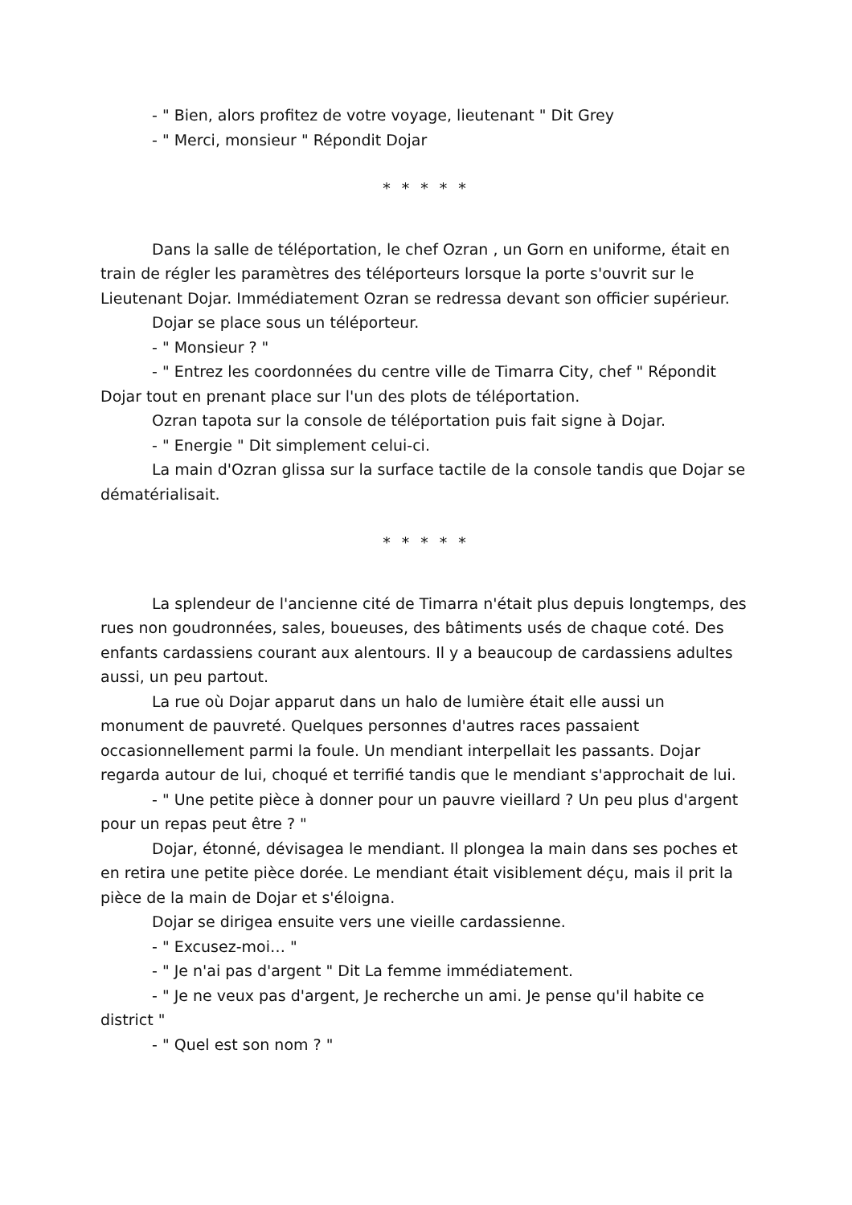- " Bien, alors profitez de votre voyage, lieutenant " Dit Grey
- " Merci, monsieur " Répondit Dojar
* * * * *
Dans la salle de téléportation, le chef Ozran , un Gorn en uniforme, était en train de régler les paramètres des téléporteurs lorsque la porte s'ouvrit sur le Lieutenant Dojar. Immédiatement Ozran se redressa devant son officier supérieur.
Dojar se place sous un téléporteur.
- " Monsieur ? "
- " Entrez les coordonnées du centre ville de Timarra City, chef " Répondit Dojar tout en prenant place sur l'un des plots de téléportation.
Ozran tapota sur la console de téléportation puis fait signe à Dojar.
- " Energie " Dit simplement celui-ci.
La main d'Ozran glissa sur la surface tactile de la console tandis que Dojar se dématérialisait.
* * * * *
La splendeur de l'ancienne cité de Timarra n'était plus depuis longtemps, des rues non goudronnées, sales, boueuses, des bâtiments usés de chaque coté. Des enfants cardassiens courant aux alentours. Il y a beaucoup de cardassiens adultes aussi, un peu partout.
La rue où Dojar apparut dans un halo de lumière était elle aussi un monument de pauvreté. Quelques personnes d'autres races passaient occasionnellement parmi la foule. Un mendiant interpellait les passants. Dojar regarda autour de lui, choqué et terrifié tandis que le mendiant s'approchait de lui.
- " Une petite pièce à donner pour un pauvre vieillard ? Un peu plus d'argent pour un repas peut être ? "
Dojar, étonné, dévisagea le mendiant. Il plongea la main dans ses poches et en retira une petite pièce dorée. Le mendiant était visiblement déçu, mais il prit la pièce de la main de Dojar et s'éloigna.
Dojar se dirigea ensuite vers une vieille cardassienne.
- " Excusez-moi… "
- " Je n'ai pas d'argent " Dit La femme immédiatement.
- " Je ne veux pas d'argent, Je recherche un ami. Je pense qu'il habite ce district "
- " Quel est son nom ? "